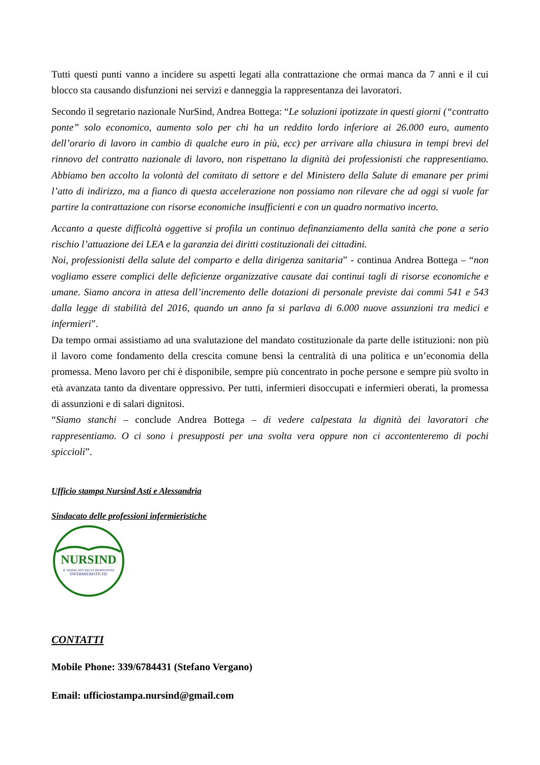Tutti questi punti vanno a incidere su aspetti legati alla contrattazione che ormai manca da 7 anni e il cui blocco sta causando disfunzioni nei servizi e danneggia la rappresentanza dei lavoratori.
Secondo il segretario nazionale NurSind, Andrea Bottega: “Le soluzioni ipotizzate in questi giorni (“contratto ponte” solo economico, aumento solo per chi ha un reddito lordo inferiore ai 26.000 euro, aumento dell’orario di lavoro in cambio di qualche euro in più, ecc) per arrivare alla chiusura in tempi brevi del rinnovo del contratto nazionale di lavoro, non rispettano la dignità dei professionisti che rappresentiamo. Abbiamo ben accolto la volontà del comitato di settore e del Ministero della Salute di emanare per primi l’atto di indirizzo, ma a fianco di questa accelerazione non possiamo non rilevare che ad oggi si vuole far partire la contrattazione con risorse economiche insufficienti e con un quadro normativo incerto.
Accanto a queste difficoltà oggettive si profila un continuo definanziamento della sanità che pone a serio rischio l’attuazione dei LEA e la garanzia dei diritti costituzionali dei cittadini.
Noi, professionisti della salute del comparto e della dirigenza sanitaria” - continua Andrea Bottega – “non vogliamo essere complici delle deficienze organizzative causate dai continui tagli di risorse economiche e umane. Siamo ancora in attesa dell’incremento delle dotazioni di personale previste dai commi 541 e 543 dalla legge di stabilità del 2016, quando un anno fa si parlava di 6.000 nuove assunzioni tra medici e infermieri”.
Da tempo ormai assistiamo ad una svalutazione del mandato costituzionale da parte delle istituzioni: non più il lavoro come fondamento della crescita comune bensì la centralità di una politica e un’economia della promessa. Meno lavoro per chi è disponibile, sempre più concentrato in poche persone e sempre più svolto in età avanzata tanto da diventare oppressivo. Per tutti, infermieri disoccupati e infermieri oberati, la promessa di assunzioni e di salari dignitosi.
“Siamo stanchi – conclude Andrea Bottega – di vedere calpestata la dignità dei lavoratori che rappresentiamo. O ci sono i presupposti per una svolta vera oppure non ci accontenteremo di pochi spiccioli”.
Ufficio stampa Nursind Asti e Alessandria
Sindacato delle professioni infermieristiche
NURSIND
IL SINDACATO DELLE PROFESSIONI
INFERMIERISTICHE
CONTATTI
Mobile Phone: 339/6784431 (Stefano Vergano)
Email: ufficiostampa.nursind@gmail.com